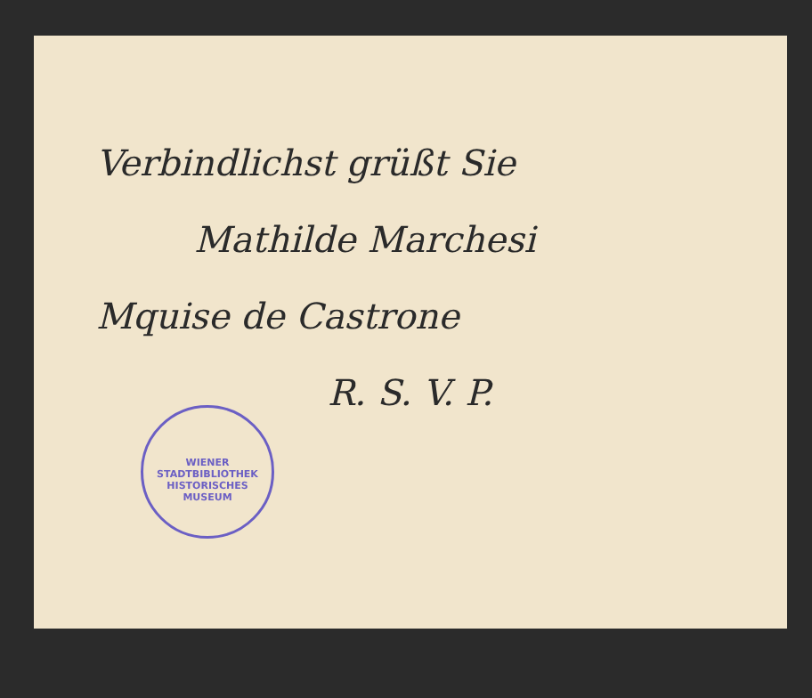Verbindlichst grüßt Sie
Mathilde Marchesi
Mquise de Castrone
R. S. V. P.
WIENER STADTBIBLIOTHEK
HISTORISCHES MUSEUM